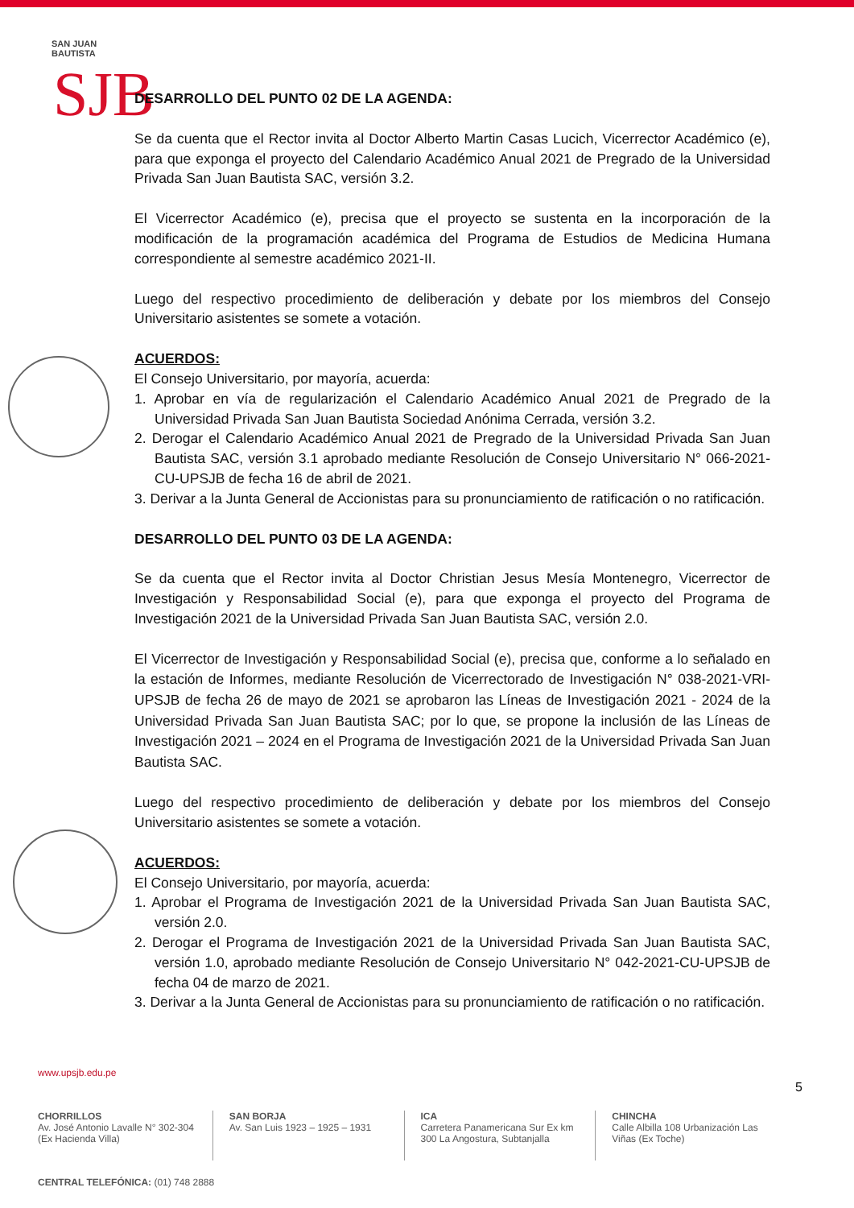SAN JUAN BAUTISTA
SJB
DESARROLLO DEL PUNTO 02 DE LA AGENDA:
Se da cuenta que el Rector invita al Doctor Alberto Martin Casas Lucich, Vicerrector Académico (e), para que exponga el proyecto del Calendario Académico Anual 2021 de Pregrado de la Universidad Privada San Juan Bautista SAC, versión 3.2.
El Vicerrector Académico (e), precisa que el proyecto se sustenta en la incorporación de la modificación de la programación académica del Programa de Estudios de Medicina Humana correspondiente al semestre académico 2021-II.
Luego del respectivo procedimiento de deliberación y debate por los miembros del Consejo Universitario asistentes se somete a votación.
ACUERDOS:
El Consejo Universitario, por mayoría, acuerda:
1. Aprobar en vía de regularización el Calendario Académico Anual 2021 de Pregrado de la Universidad Privada San Juan Bautista Sociedad Anónima Cerrada, versión 3.2.
2. Derogar el Calendario Académico Anual 2021 de Pregrado de la Universidad Privada San Juan Bautista SAC, versión 3.1 aprobado mediante Resolución de Consejo Universitario N° 066-2021-CU-UPSJB de fecha 16 de abril de 2021.
3. Derivar a la Junta General de Accionistas para su pronunciamiento de ratificación o no ratificación.
DESARROLLO DEL PUNTO 03 DE LA AGENDA:
Se da cuenta que el Rector invita al Doctor Christian Jesus Mesía Montenegro, Vicerrector de Investigación y Responsabilidad Social (e), para que exponga el proyecto del Programa de Investigación 2021 de la Universidad Privada San Juan Bautista SAC, versión 2.0.
El Vicerrector de Investigación y Responsabilidad Social (e), precisa que, conforme a lo señalado en la estación de Informes, mediante Resolución de Vicerrectorado de Investigación N° 038-2021-VRI-UPSJB de fecha 26 de mayo de 2021 se aprobaron las Líneas de Investigación 2021 - 2024 de la Universidad Privada San Juan Bautista SAC; por lo que, se propone la inclusión de las Líneas de Investigación 2021 – 2024 en el Programa de Investigación 2021 de la Universidad Privada San Juan Bautista SAC.
Luego del respectivo procedimiento de deliberación y debate por los miembros del Consejo Universitario asistentes se somete a votación.
ACUERDOS:
El Consejo Universitario, por mayoría, acuerda:
1. Aprobar el Programa de Investigación 2021 de la Universidad Privada San Juan Bautista SAC, versión 2.0.
2. Derogar el Programa de Investigación 2021 de la Universidad Privada San Juan Bautista SAC, versión 1.0, aprobado mediante Resolución de Consejo Universitario N° 042-2021-CU-UPSJB de fecha 04 de marzo de 2021.
3. Derivar a la Junta General de Accionistas para su pronunciamiento de ratificación o no ratificación.
www.upsjb.edu.pe
5
CHORRILLOS
Av. José Antonio Lavalle N° 302-304 (Ex Hacienda Villa)
SAN BORJA
Av. San Luis 1923 – 1925 – 1931
ICA
Carretera Panamericana Sur Ex km 300 La Angostura, Subtanjalla
CHINCHA
Calle Albilla 108 Urbanización Las Viñas (Ex Toche)
CENTRAL TELEFÓNICA: (01) 748 2888